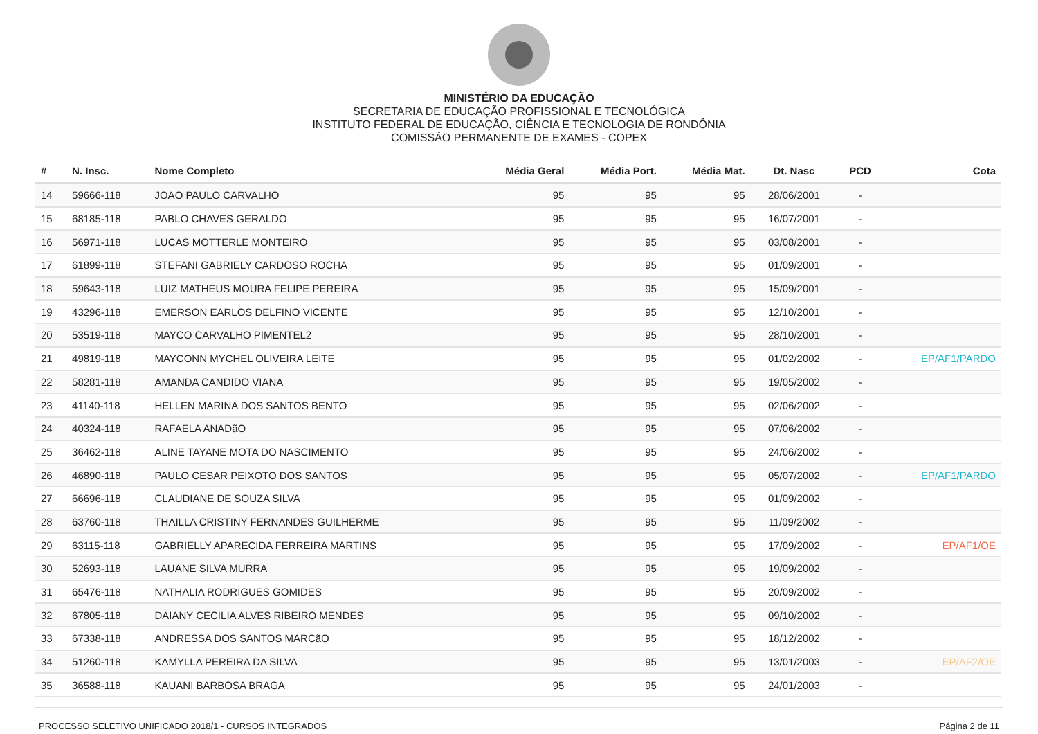MINISTÉRIO DA EDUCAÇÃO
SECRETARIA DE EDUCAÇÃO PROFISSIONAL E TECNOLÓGICA
INSTITUTO FEDERAL DE EDUCAÇÃO, CIÊNCIA E TECNOLOGIA DE RONDÔNIA
COMISSÃO PERMANENTE DE EXAMES - COPEX
| # | N. Insc. | Nome Completo | Média Geral | Média Port. | Média Mat. | Dt. Nasc | PCD | Cota |
| --- | --- | --- | --- | --- | --- | --- | --- | --- |
| 14 | 59666-118 | JOAO PAULO CARVALHO | 95 | 95 | 95 | 28/06/2001 | - | |
| 15 | 68185-118 | PABLO CHAVES GERALDO | 95 | 95 | 95 | 16/07/2001 | - | |
| 16 | 56971-118 | LUCAS MOTTERLE MONTEIRO | 95 | 95 | 95 | 03/08/2001 | - | |
| 17 | 61899-118 | STEFANI GABRIELY CARDOSO ROCHA | 95 | 95 | 95 | 01/09/2001 | - | |
| 18 | 59643-118 | LUIZ MATHEUS MOURA FELIPE PEREIRA | 95 | 95 | 95 | 15/09/2001 | - | |
| 19 | 43296-118 | EMERSON EARLOS DELFINO VICENTE | 95 | 95 | 95 | 12/10/2001 | - | |
| 20 | 53519-118 | MAYCO CARVALHO PIMENTEL2 | 95 | 95 | 95 | 28/10/2001 | - | |
| 21 | 49819-118 | MAYCONN MYCHEL OLIVEIRA LEITE | 95 | 95 | 95 | 01/02/2002 | - | EP/AF1/PARDO |
| 22 | 58281-118 | AMANDA CANDIDO VIANA | 95 | 95 | 95 | 19/05/2002 | - | |
| 23 | 41140-118 | HELLEN MARINA DOS SANTOS BENTO | 95 | 95 | 95 | 02/06/2002 | - | |
| 24 | 40324-118 | RAFAELA ANADãO | 95 | 95 | 95 | 07/06/2002 | - | |
| 25 | 36462-118 | ALINE TAYANE MOTA DO NASCIMENTO | 95 | 95 | 95 | 24/06/2002 | - | |
| 26 | 46890-118 | PAULO CESAR PEIXOTO DOS SANTOS | 95 | 95 | 95 | 05/07/2002 | - | EP/AF1/PARDO |
| 27 | 66696-118 | CLAUDIANE DE SOUZA SILVA | 95 | 95 | 95 | 01/09/2002 | - | |
| 28 | 63760-118 | THAILLA CRISTINY FERNANDES GUILHERME | 95 | 95 | 95 | 11/09/2002 | - | |
| 29 | 63115-118 | GABRIELLY APARECIDA FERREIRA MARTINS | 95 | 95 | 95 | 17/09/2002 | - | EP/AF1/OE |
| 30 | 52693-118 | LAUANE SILVA MURRA | 95 | 95 | 95 | 19/09/2002 | - | |
| 31 | 65476-118 | NATHALIA RODRIGUES GOMIDES | 95 | 95 | 95 | 20/09/2002 | - | |
| 32 | 67805-118 | DAIANY CECILIA ALVES RIBEIRO MENDES | 95 | 95 | 95 | 09/10/2002 | - | |
| 33 | 67338-118 | ANDRESSA DOS SANTOS MARCãO | 95 | 95 | 95 | 18/12/2002 | - | |
| 34 | 51260-118 | KAMYLLA PEREIRA DA SILVA | 95 | 95 | 95 | 13/01/2003 | - | EP/AF2/OE |
| 35 | 36588-118 | KAUANI BARBOSA BRAGA | 95 | 95 | 95 | 24/01/2003 | - | |
PROCESSO SELETIVO UNIFICADO 2018/1 - CURSOS INTEGRADOS Página 2 de 11